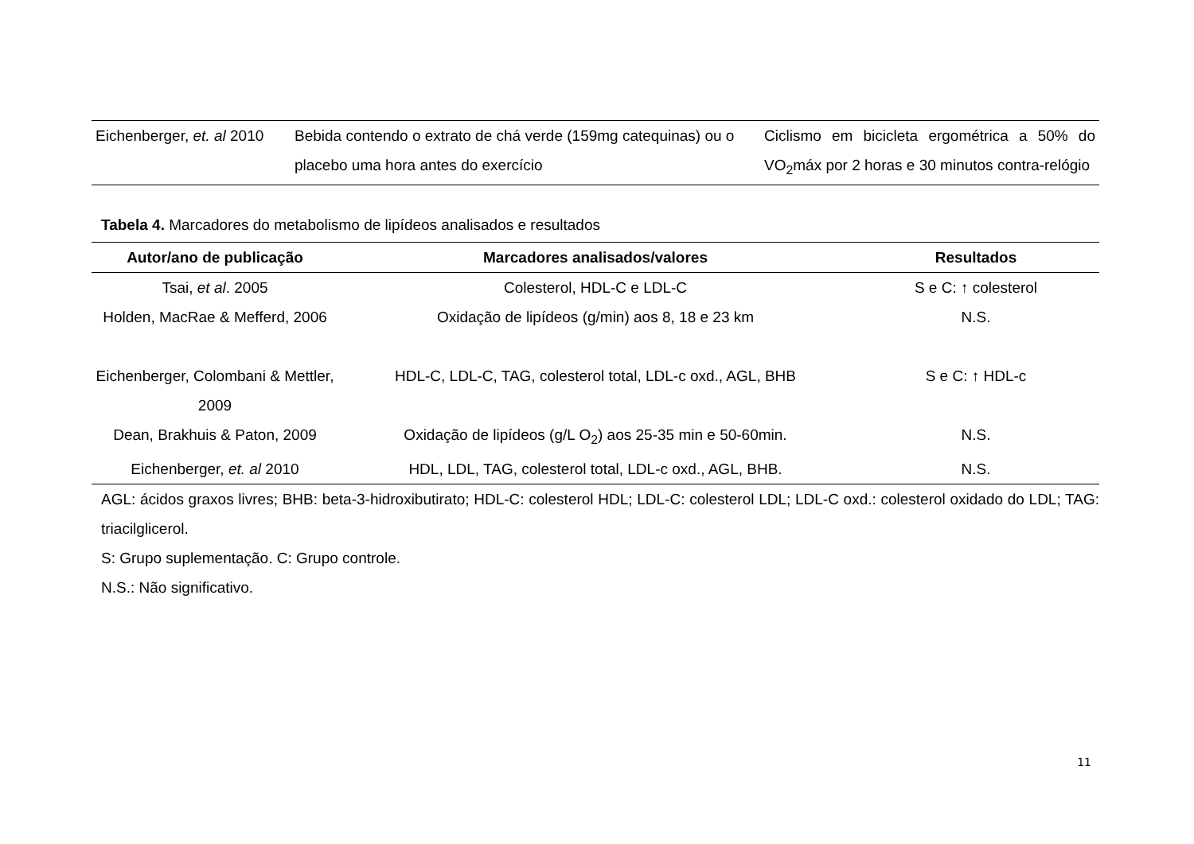| Eichenberger, et. al 2010 | Bebida contendo o extrato de chá verde (159mg catequinas) ou o placebo uma hora antes do exercício | Ciclismo em bicicleta ergométrica a 50% do VO<sub>2</sub>máx por 2 horas e 30 minutos contra-relógio |
Tabela 4. Marcadores do metabolismo de lipídeos analisados e resultados
| Autor/ano de publicação | Marcadores analisados/valores | Resultados |
| --- | --- | --- |
| Tsai, et al . 2005 | Colesterol, HDL-C e LDL-C | S e C: ↑ colesterol |
| Holden, MacRae & Mefferd, 2006 | Oxidação de lipídeos (g/min) aos 8, 18 e 23 km | N.S. |
| Eichenberger, Colombani & Mettler, 2009 | HDL-C, LDL-C, TAG, colesterol total, LDL-c oxd., AGL, BHB | S e C: ↑ HDL-c |
| Dean, Brakhuis & Paton, 2009 | Oxidação de lipídeos (g/L O<sub>2</sub>) aos 25-35 min e 50-60min. | N.S. |
| Eichenberger, et. al 2010 | HDL, LDL, TAG, colesterol total, LDL-c oxd., AGL, BHB. | N.S. |
AGL: ácidos graxos livres; BHB: beta-3-hidroxibutirato; HDL-C: colesterol HDL; LDL-C: colesterol LDL; LDL-C oxd.: colesterol oxidado do LDL; TAG: triacilglicerol.
S: Grupo suplementação. C: Grupo controle.
N.S.: Não significativo.
11